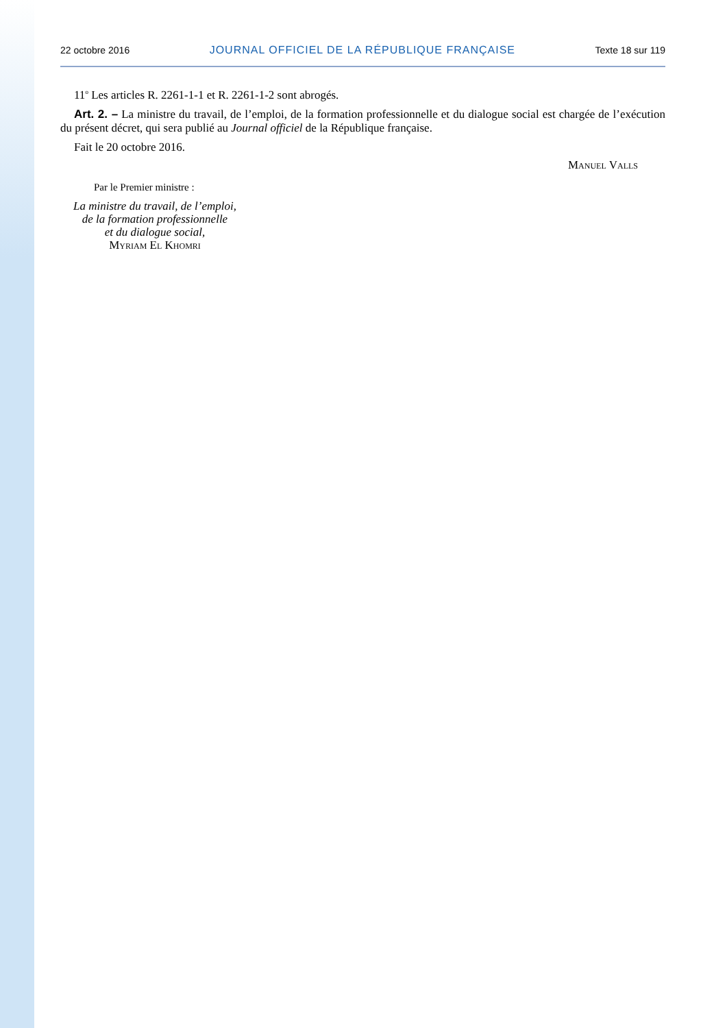22 octobre 2016 JOURNAL OFFICIEL DE LA RÉPUBLIQUE FRANÇAISE Texte 18 sur 119
11<sup>o</sup> Les articles R. 2261-1-1 et R. 2261-1-2 sont abrogés.
Art. 2. – La ministre du travail, de l’emploi, de la formation professionnelle et du dialogue social est chargée de l’exécution du présent décret, qui sera publié au Journal officiel de la République française.
Fait le 20 octobre 2016.
Manuel Valls
Par le Premier ministre :
La ministre du travail, de l’emploi,
de la formation professionnelle
et du dialogue social,
Myriam El Khomri